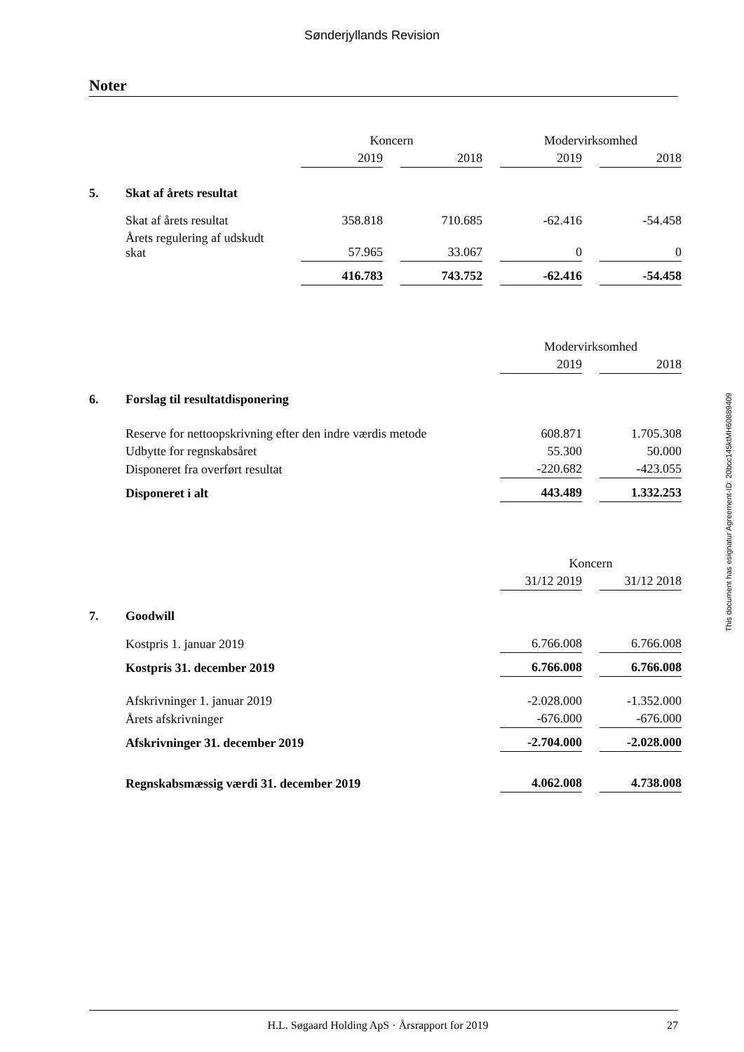Sønderjyllands Revision
Noter
| | | Koncern | | | | Modervirksomhed | | |
| | | 2019 | | 2018 | | 2019 | | 2018 |
| 5. | Skat af årets resultat | | | | | | | |
| | Skat af årets resultat | 358.818 | | 710.685 | | -62.416 | | -54.458 |
| | Årets regulering af udskudt skat | 57.965 | | 33.067 | | 0 | | 0 |
| | | 416.783 | | 743.752 | | -62.416 | | -54.458 |
| | | Modervirksomhed | | |
| | | 2019 | | 2018 |
| 6. | Forslag til resultatdisponering | | | |
| | Reserve for nettoopskrivning efter den indre værdis metode | 608.871 | | 1.705.308 |
| | Udbytte for regnskabsåret | 55.300 | | 50.000 |
| | Disponeret fra overført resultat | -220.682 | | -423.055 |
| | Disponeret i alt | 443.489 | | 1.332.253 |
| | | Koncern | | |
| | | 31/12 2019 | | 31/12 2018 |
| 7. | Goodwill | | | |
| | Kostpris 1. januar 2019 | 6.766.008 | | 6.766.008 |
| | Kostpris 31. december 2019 | 6.766.008 | | 6.766.008 |
| | Afskrivninger 1. januar 2019 | -2.028.000 | | -1.352.000 |
| | Årets afskrivninger | -676.000 | | -676.000 |
| | Afskrivninger 31. december 2019 | -2.704.000 | | -2.028.000 |
| | Regnskabsmæssig værdi 31. december 2019 | 4.062.008 | | 4.738.008 |
This document has esignatur Agreement-ID: 20bcc145ktMH60889409
H.L. Søgaard Holding ApS · Årsrapport for 2019 27